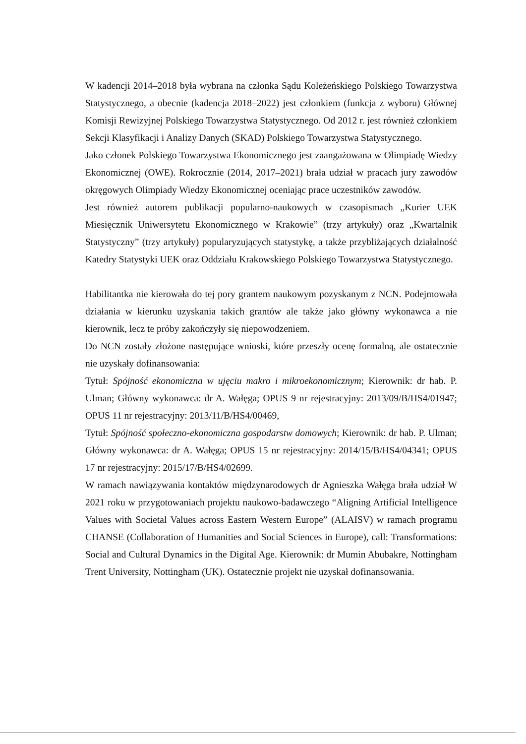W kadencji 2014–2018 była wybrana na członka Sądu Koleżeńskiego Polskiego Towarzystwa Statystycznego, a obecnie (kadencja 2018–2022) jest członkiem (funkcja z wyboru) Głównej Komisji Rewizyjnej Polskiego Towarzystwa Statystycznego. Od 2012 r. jest również członkiem Sekcji Klasyfikacji i Analizy Danych (SKAD) Polskiego Towarzystwa Statystycznego.
Jako członek Polskiego Towarzystwa Ekonomicznego jest zaangażowana w Olimpiadę Wiedzy Ekonomicznej (OWE). Rokrocznie (2014, 2017–2021) brała udział w pracach jury zawodów okręgowych Olimpiady Wiedzy Ekonomicznej oceniając prace uczestników zawodów.
Jest również autorem publikacji popularno-naukowych w czasopismach „Kurier UEK Miesięcznik Uniwersytetu Ekonomicznego w Krakowie” (trzy artykuły) oraz „Kwartalnik Statystyczny” (trzy artykuły) popularyzujących statystykę, a także przybliżających działalność Katedry Statystyki UEK oraz Oddziału Krakowskiego Polskiego Towarzystwa Statystycznego.
Habilitantka nie kierowała do tej pory grantem naukowym pozyskanym z NCN. Podejmowała działania w kierunku uzyskania takich grantów ale także jako główny wykonawca a nie kierownik, lecz te próby zakończyły się niepowodzeniem.
Do NCN zostały złożone następujące wnioski, które przeszły ocenę formalną, ale ostatecznie nie uzyskały dofinansowania:
Tytuł: Spójność ekonomiczna w ujęciu makro i mikroekonomicznym; Kierownik: dr hab. P. Ulman; Główny wykonawca: dr A. Wałęga; OPUS 9 nr rejestracyjny: 2013/09/B/HS4/01947; OPUS 11 nr rejestracyjny: 2013/11/B/HS4/00469,
Tytuł: Spójność społeczno-ekonomiczna gospodarstw domowych; Kierownik: dr hab. P. Ulman; Główny wykonawca: dr A. Wałęga; OPUS 15 nr rejestracyjny: 2014/15/B/HS4/04341; OPUS 17 nr rejestracyjny: 2015/17/B/HS4/02699.
W ramach nawiązywania kontaktów międzynarodowych dr Agnieszka Wałęga brała udział W 2021 roku w przygotowaniach projektu naukowo-badawczego “Aligning Artificial Intelligence Values with Societal Values across Eastern Western Europe” (ALAISV) w ramach programu CHANSE (Collaboration of Humanities and Social Sciences in Europe), call: Transformations: Social and Cultural Dynamics in the Digital Age. Kierownik: dr Mumin Abubakre, Nottingham Trent University, Nottingham (UK). Ostatecznie projekt nie uzyskał dofinansowania.